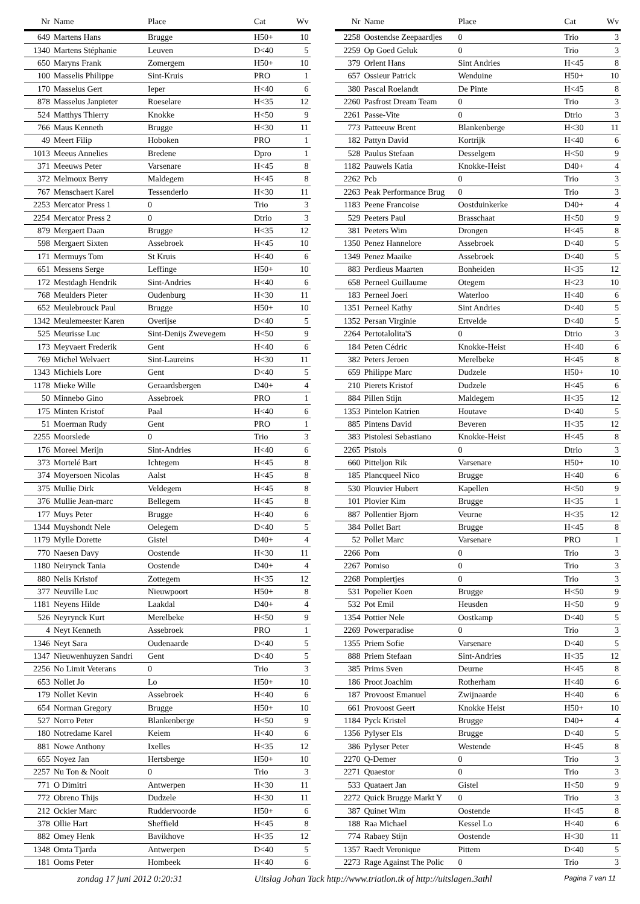| Nr | Name | Place | Cat | Wv |
| --- | --- | --- | --- | --- |
| 649 | Martens Hans | Brugge | H50+ | 10 |
| 1340 | Martens Stéphanie | Leuven | D<40 | 5 |
| 650 | Maryns Frank | Zomergem | H50+ | 10 |
| 100 | Masselis Philippe | Sint-Kruis | PRO | 1 |
| 170 | Masselus Gert | Ieper | H<40 | 6 |
| 878 | Masselus Janpieter | Roeselare | H<35 | 12 |
| 524 | Matthys Thierry | Knokke | H<50 | 9 |
| 766 | Maus Kenneth | Brugge | H<30 | 11 |
| 49 | Meert Filip | Hoboken | PRO | 1 |
| 1013 | Meeus Annelies | Bredene | Dpro | 1 |
| 371 | Meeuws Peter | Varsenare | H<45 | 8 |
| 372 | Melmoux Berry | Maldegem | H<45 | 8 |
| 767 | Menschaert Karel | Tessenderlo | H<30 | 11 |
| 2253 | Mercator Press 1 | 0 | Trio | 3 |
| 2254 | Mercator Press 2 | 0 | Dtrio | 3 |
| 879 | Mergaert Daan | Brugge | H<35 | 12 |
| 598 | Mergaert Sixten | Assebroek | H<45 | 10 |
| 171 | Mermuys Tom | St Kruis | H<40 | 6 |
| 651 | Messens Serge | Leffinge | H50+ | 10 |
| 172 | Mestdagh Hendrik | Sint-Andries | H<40 | 6 |
| 768 | Meulders Pieter | Oudenburg | H<30 | 11 |
| 652 | Meulebrouck Paul | Brugge | H50+ | 10 |
| 1342 | Meulemeester Karen | Overijse | D<40 | 5 |
| 525 | Meurisse Luc | Sint-Denijs Zwevegem | H<50 | 9 |
| 173 | Meyvaert Frederik | Gent | H<40 | 6 |
| 769 | Michel Welvaert | Sint-Laureins | H<30 | 11 |
| 1343 | Michiels Lore | Gent | D<40 | 5 |
| 1178 | Mieke Wille | Geraardsbergen | D40+ | 4 |
| 50 | Minnebo Gino | Assebroek | PRO | 1 |
| 175 | Minten Kristof | Paal | H<40 | 6 |
| 51 | Moerman Rudy | Gent | PRO | 1 |
| 2255 | Moorslede | 0 | Trio | 3 |
| 176 | Moreel Merijn | Sint-Andries | H<40 | 6 |
| 373 | Mortelé Bart | Ichtegem | H<45 | 8 |
| 374 | Moyersoen Nicolas | Aalst | H<45 | 8 |
| 375 | Mullie Dirk | Veldegem | H<45 | 8 |
| 376 | Mullie Jean-marc | Bellegem | H<45 | 8 |
| 177 | Muys Peter | Brugge | H<40 | 6 |
| 1344 | Muyshondt Nele | Oelegem | D<40 | 5 |
| 1179 | Mylle Dorette | Gistel | D40+ | 4 |
| 770 | Naesen Davy | Oostende | H<30 | 11 |
| 1180 | Neirynck Tania | Oostende | D40+ | 4 |
| 880 | Nelis Kristof | Zottegem | H<35 | 12 |
| 377 | Neuville Luc | Nieuwpoort | H50+ | 8 |
| 1181 | Neyens Hilde | Laakdal | D40+ | 4 |
| 526 | Neyrynck Kurt | Merelbeke | H<50 | 9 |
| 4 | Neyt Kenneth | Assebroek | PRO | 1 |
| 1346 | Neyt Sara | Oudenaarde | D<40 | 5 |
| 1347 | Nieuwenhuyzen Sandri | Gent | D<40 | 5 |
| 2256 | No Limit Veterans | 0 | Trio | 3 |
| 653 | Nollet Jo | Lo | H50+ | 10 |
| 179 | Nollet Kevin | Assebroek | H<40 | 6 |
| 654 | Norman Gregory | Brugge | H50+ | 10 |
| 527 | Norro Peter | Blankenberge | H<50 | 9 |
| 180 | Notredame Karel | Keiem | H<40 | 6 |
| 881 | Nowe Anthony | Ixelles | H<35 | 12 |
| 655 | Noyez Jan | Hertsberge | H50+ | 10 |
| 2257 | Nu Ton & Nooit | 0 | Trio | 3 |
| 771 | O Dimitri | Antwerpen | H<30 | 11 |
| 772 | Obreno Thijs | Dudzele | H<30 | 11 |
| 212 | Ockier Marc | Ruddervoorde | H50+ | 6 |
| 378 | Ollie Hart | Sheffield | H<45 | 8 |
| 882 | Omey Henk | Bavikhove | H<35 | 12 |
| 1348 | Omta Tjarda | Antwerpen | D<40 | 5 |
| 181 | Ooms Peter | Hombeek | H<40 | 6 |
| Nr | Name | Place | Cat | Wv |
| --- | --- | --- | --- | --- |
| 2258 | Oostendse Zeepaardjes | 0 | Trio | 3 |
| 2259 | Op Goed Geluk | 0 | Trio | 3 |
| 379 | Orlent Hans | Sint Andries | H<45 | 8 |
| 657 | Ossieur Patrick | Wenduine | H50+ | 10 |
| 380 | Pascal Roelandt | De Pinte | H<45 | 8 |
| 2260 | Pasfrost Dream Team | 0 | Trio | 3 |
| 2261 | Passe-Vite | 0 | Dtrio | 3 |
| 773 | Patteeuw Brent | Blankenberge | H<30 | 11 |
| 182 | Pattyn David | Kortrijk | H<40 | 6 |
| 528 | Paulus Stefaan | Desselgem | H<50 | 9 |
| 1182 | Pauwels Katia | Knokke-Heist | D40+ | 4 |
| 2262 | Pcb | 0 | Trio | 3 |
| 2263 | Peak Performance Brug | 0 | Trio | 3 |
| 1183 | Peene Francoise | Oostduinkerke | D40+ | 4 |
| 529 | Peeters Paul | Brasschaat | H<50 | 9 |
| 381 | Peeters Wim | Drongen | H<45 | 8 |
| 1350 | Penez Hannelore | Assebroek | D<40 | 5 |
| 1349 | Penez Maaike | Assebroek | D<40 | 5 |
| 883 | Perdieus Maarten | Bonheiden | H<35 | 12 |
| 658 | Perneel Guillaume | Otegem | H<23 | 10 |
| 183 | Perneel Joeri | Waterloo | H<40 | 6 |
| 1351 | Perneel Kathy | Sint Andries | D<40 | 5 |
| 1352 | Persan Virginie | Ertvelde | D<40 | 5 |
| 2264 | Pertotalolita'S | 0 | Dtrio | 3 |
| 184 | Peten Cédric | Knokke-Heist | H<40 | 6 |
| 382 | Peters Jeroen | Merelbeke | H<45 | 8 |
| 659 | Philippe Marc | Dudzele | H50+ | 10 |
| 210 | Pierets Kristof | Dudzele | H<45 | 6 |
| 884 | Pillen Stijn | Maldegem | H<35 | 12 |
| 1353 | Pintelon Katrien | Houtave | D<40 | 5 |
| 885 | Pintens David | Beveren | H<35 | 12 |
| 383 | Pistolesi Sebastiano | Knokke-Heist | H<45 | 8 |
| 2265 | Pistols | 0 | Dtrio | 3 |
| 660 | Pitteljon Rik | Varsenare | H50+ | 10 |
| 185 | Plancqueel Nico | Brugge | H<40 | 6 |
| 530 | Plouvier Hubert | Kapellen | H<50 | 9 |
| 101 | Plovier Kim | Brugge | H<35 | 1 |
| 887 | Pollentier Bjorn | Veurne | H<35 | 12 |
| 384 | Pollet Bart | Brugge | H<45 | 8 |
| 52 | Pollet Marc | Varsenare | PRO | 1 |
| 2266 | Pom | 0 | Trio | 3 |
| 2267 | Pomiso | 0 | Trio | 3 |
| 2268 | Pompiertjes | 0 | Trio | 3 |
| 531 | Popelier Koen | Brugge | H<50 | 9 |
| 532 | Pot Emil | Heusden | H<50 | 9 |
| 1354 | Pottier Nele | Oostkamp | D<40 | 5 |
| 2269 | Powerparadise | 0 | Trio | 3 |
| 1355 | Priem Sofie | Varsenare | D<40 | 5 |
| 888 | Priem Stefaan | Sint-Andries | H<35 | 12 |
| 385 | Prims Sven | Deurne | H<45 | 8 |
| 186 | Proot Joachim | Rotherham | H<40 | 6 |
| 187 | Provoost Emanuel | Zwijnaarde | H<40 | 6 |
| 661 | Provoost Geert | Knokke Heist | H50+ | 10 |
| 1184 | Pyck Kristel | Brugge | D40+ | 4 |
| 1356 | Pylyser Els | Brugge | D<40 | 5 |
| 386 | Pylyser Peter | Westende | H<45 | 8 |
| 2270 | Q-Demer | 0 | Trio | 3 |
| 2271 | Quaestor | 0 | Trio | 3 |
| 533 | Quataert Jan | Gistel | H<50 | 9 |
| 2272 | Quick Brugge Markt Y | 0 | Trio | 3 |
| 387 | Quinet Wim | Oostende | H<45 | 8 |
| 188 | Raa Michael | Kessel Lo | H<40 | 6 |
| 774 | Rabaey Stijn | Oostende | H<30 | 11 |
| 1357 | Raedt Veronique | Pittem | D<40 | 5 |
| 2273 | Rage Against The Polic | 0 | Trio | 3 |
zondag 17 juni 2012 0:20:31 Uitslag Johan Tack http://www.triatlon.tk of http://uitslagen.3athl Pagina 7 van 11